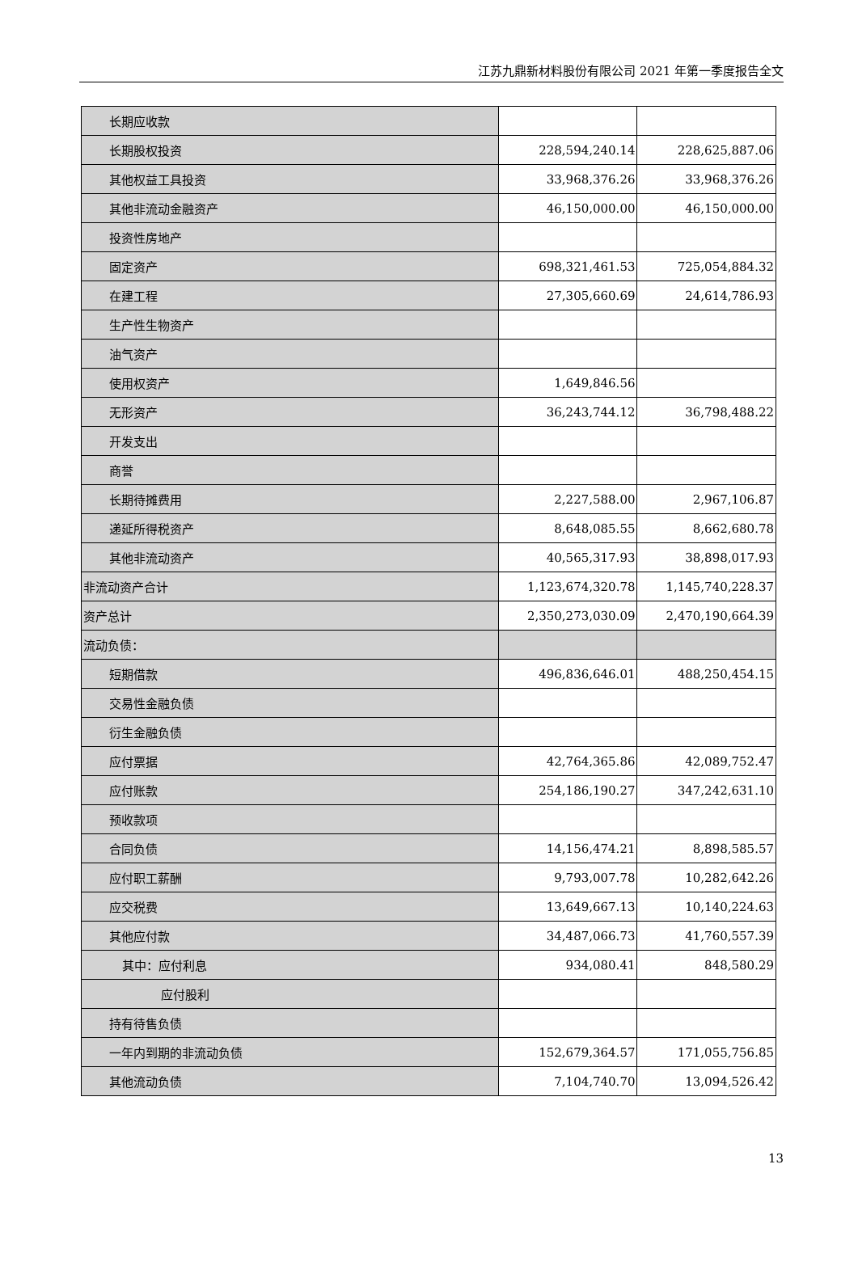江苏九鼎新材料股份有限公司 2021 年第一季度报告全文
| 长期应收款 | | |
| 长期股权投资 | 228,594,240.14 | 228,625,887.06 |
| 其他权益工具投资 | 33,968,376.26 | 33,968,376.26 |
| 其他非流动金融资产 | 46,150,000.00 | 46,150,000.00 |
| 投资性房地产 | | |
| 固定资产 | 698,321,461.53 | 725,054,884.32 |
| 在建工程 | 27,305,660.69 | 24,614,786.93 |
| 生产性生物资产 | | |
| 油气资产 | | |
| 使用权资产 | 1,649,846.56 | |
| 无形资产 | 36,243,744.12 | 36,798,488.22 |
| 开发支出 | | |
| 商誉 | | |
| 长期待摊费用 | 2,227,588.00 | 2,967,106.87 |
| 递延所得税资产 | 8,648,085.55 | 8,662,680.78 |
| 其他非流动资产 | 40,565,317.93 | 38,898,017.93 |
| 非流动资产合计 | 1,123,674,320.78 | 1,145,740,228.37 |
| 资产总计 | 2,350,273,030.09 | 2,470,190,664.39 |
| 流动负债： | | |
| 短期借款 | 496,836,646.01 | 488,250,454.15 |
| 交易性金融负债 | | |
| 衍生金融负债 | | |
| 应付票据 | 42,764,365.86 | 42,089,752.47 |
| 应付账款 | 254,186,190.27 | 347,242,631.10 |
| 预收款项 | | |
| 合同负债 | 14,156,474.21 | 8,898,585.57 |
| 应付职工薪酬 | 9,793,007.78 | 10,282,642.26 |
| 应交税费 | 13,649,667.13 | 10,140,224.63 |
| 其他应付款 | 34,487,066.73 | 41,760,557.39 |
| 其中：应付利息 | 934,080.41 | 848,580.29 |
| 应付股利 | | |
| 持有待售负债 | | |
| 一年内到期的非流动负债 | 152,679,364.57 | 171,055,756.85 |
| 其他流动负债 | 7,104,740.70 | 13,094,526.42 |
13